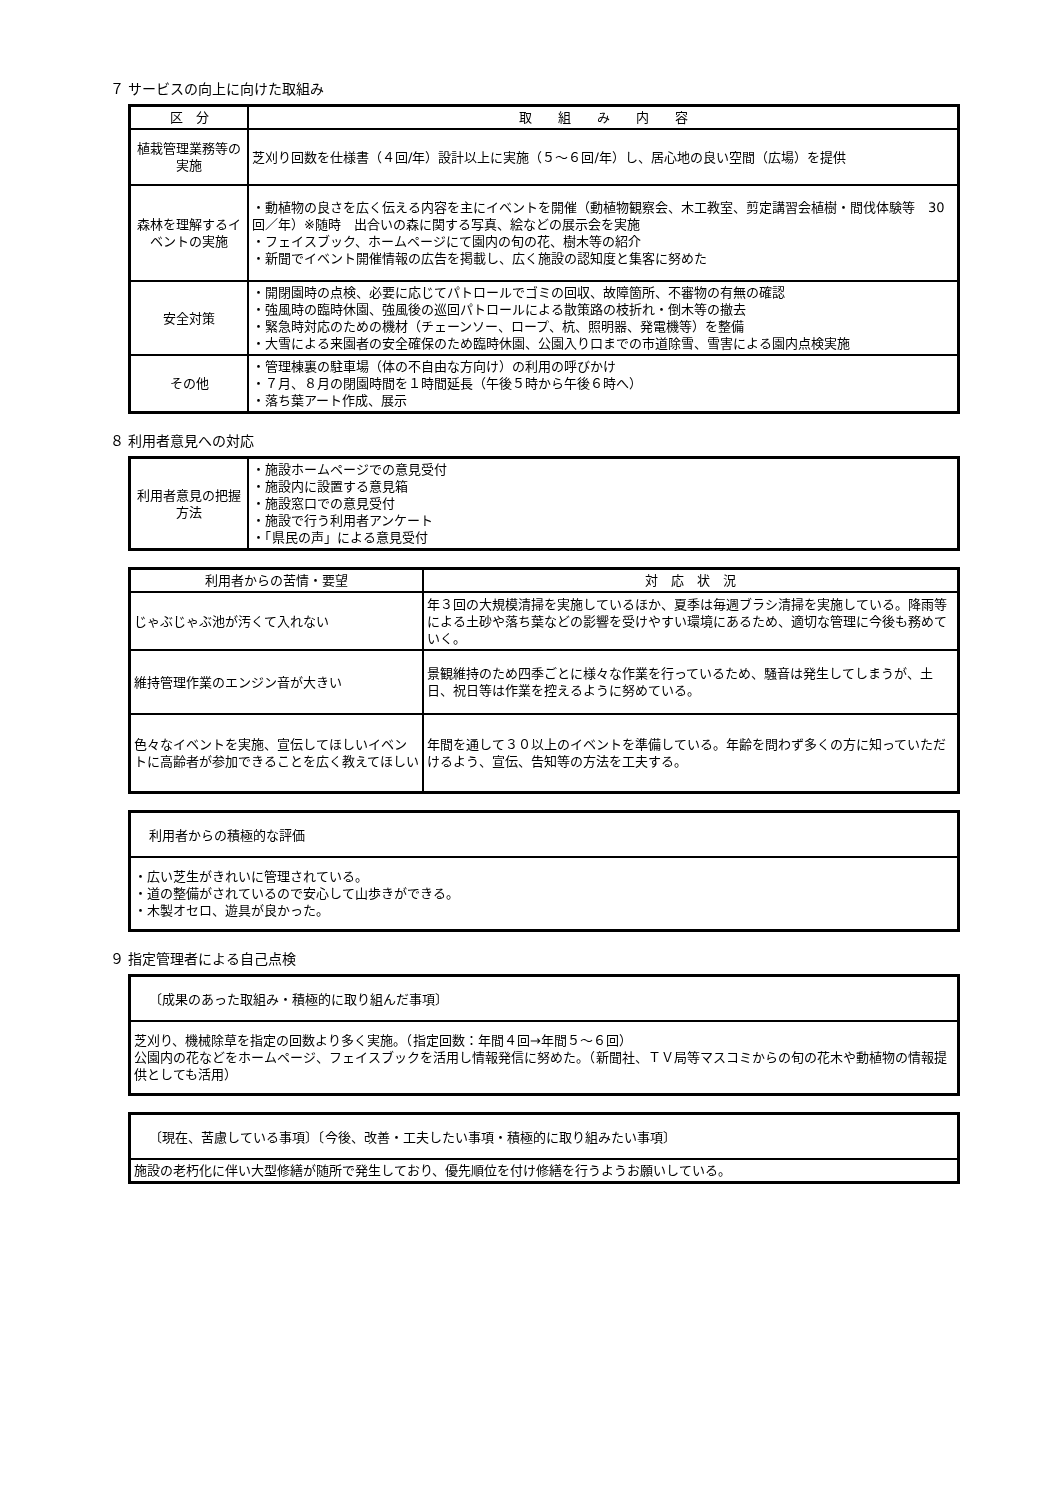７ サービスの向上に向けた取組み
| 区 分 | 取 組 み 内 容 |
| --- | --- |
| 植栽管理業務等の実施 | 芝刈り回数を仕様書（４回/年）設計以上に実施（５～６回/年）し、居心地の良い空間（広場）を提供 |
| 森林を理解するイベントの実施 | ・動植物の良さを広く伝える内容を主にイベントを開催（動植物観察会、木工教室、剪定講習会植樹・間伐体験等 30回／年）※随時 出合いの森に関する写真、絵などの展示会を実施 ・フェイスブック、ホームページにて園内の旬の花、樹木等の紹介 ・新聞でイベント開催情報の広告を掲載し、広く施設の認知度と集客に努めた |
| 安全対策 | ・開閉園時の点検、必要に応じてパトロールでゴミの回収、故障箇所、不審物の有無の確認 ・強風時の臨時休園、強風後の巡回パトロールによる散策路の枝折れ・倒木等の撤去 ・緊急時対応のための機材（チェーンソー、ロープ、杭、照明器、発電機等）を整備 ・大雪による来園者の安全確保のため臨時休園、公園入り口までの市道除雪、雪害による園内点検実施 |
| その他 | ・管理棟裏の駐車場（体の不自由な方向け）の利用の呼びかけ ・７月、８月の閉園時間を１時間延長（午後５時から午後６時へ） ・落ち葉アート作成、展示 |
８ 利用者意見への対応
| 利用者意見の把握方法 | ・施設ホームページでの意見受付 ・施設内に設置する意見箱 ・施設窓口での意見受付 ・施設で行う利用者アンケート ・「県民の声」による意見受付 |
| 利用者からの苦情・要望 | 対 応 状 況 |
| --- | --- |
| じゃぶじゃぶ池が汚くて入れない | 年３回の大規模清掃を実施しているほか、夏季は毎週ブラシ清掃を実施している。降雨等による土砂や落ち葉などの影響を受けやすい環境にあるため、適切な管理に今後も務めていく。 |
| 維持管理作業のエンジン音が大きい | 景観維持のため四季ごとに様々な作業を行っているため、騒音は発生してしまうが、土日、祝日等は作業を控えるように努めている。 |
| 色々なイベントを実施、宣伝してほしいイベントに高齢者が参加できることを広く教えてほしい | 年間を通して３０以上のイベントを準備している。年齢を問わず多くの方に知っていただけるよう、宣伝、告知等の方法を工夫する。 |
利用者からの積極的な評価
・広い芝生がきれいに管理されている。
・道の整備がされているので安心して山歩きができる。
・木製オセロ、遊具が良かった。
９ 指定管理者による自己点検
〔成果のあった取組み・積極的に取り組んだ事項〕
芝刈り、機械除草を指定の回数より多く実施。（指定回数：年間４回→年間５～６回）
公園内の花などをホームページ、フェイスブックを活用し情報発信に努めた。（新聞社、ＴＶ局等マスコミからの旬の花木や動植物の情報提供としても活用）
〔現在、苦慮している事項〕〔今後、改善・工夫したい事項・積極的に取り組みたい事項〕
施設の老朽化に伴い大型修繕が随所で発生しており、優先順位を付け修繕を行うようお願いしている。